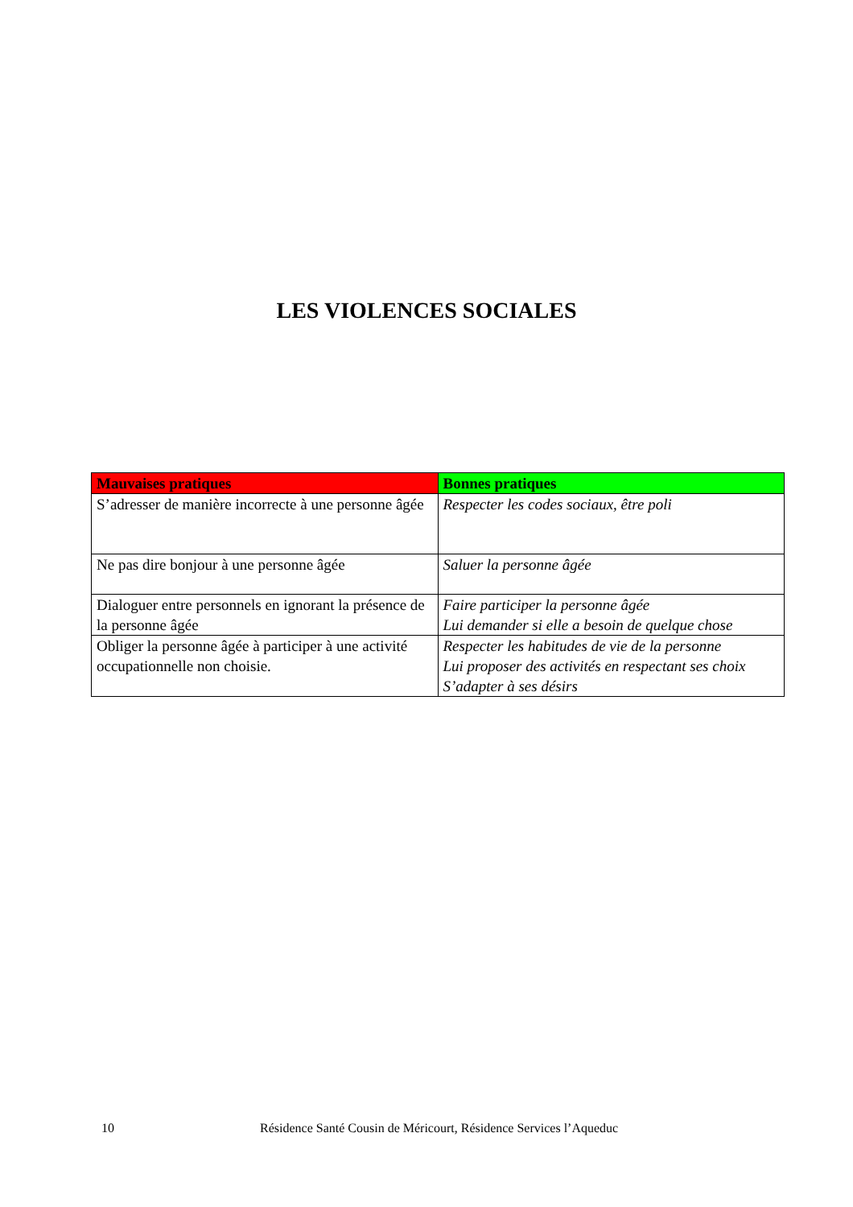LES VIOLENCES SOCIALES
| Mauvaises pratiques | Bonnes pratiques |
| --- | --- |
| S’adresser de manière incorrecte à une personne âgée | Respecter les codes sociaux, être poli |
| Ne pas dire bonjour à une personne âgée | Saluer la personne âgée |
| Dialoguer entre personnels en ignorant la présence de la personne âgée | Faire participer la personne âgée Lui demander si elle a besoin de quelque chose |
| Obliger la personne âgée à participer à une activité occupationnelle non choisie. | Respecter les habitudes de vie de la personne Lui proposer des activités en respectant ses choix S’adapter à ses désirs |
10 Résidence Santé Cousin de Méricourt, Résidence Services l’Aqueduc